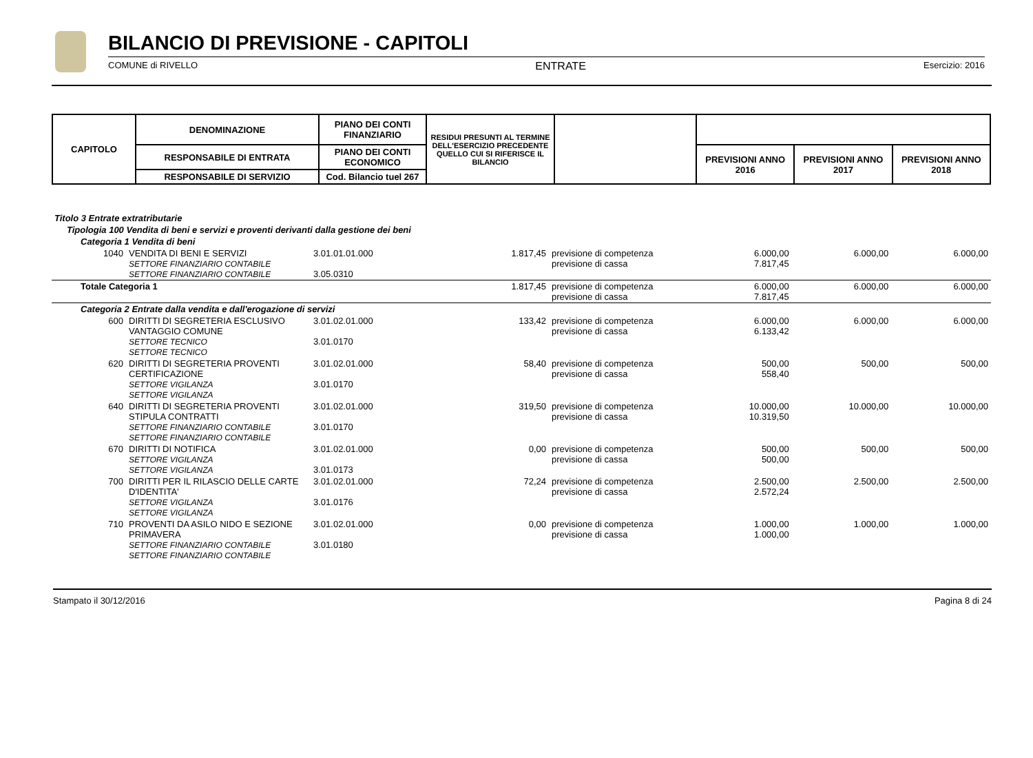BILANCIO DI PREVISIONE - CAPITOLI
COMUNE di RIVELLO ENTRATE Esercizio: 2016
| CAPITOLO | DENOMINAZIONE | PIANO DEI CONTI FINANZIARIO | RESIDUI PRESUNTI AL TERMINE DELL'ESERCIZIO PRECEDENTE QUELLO CUI SI RIFERISCE IL BILANCIO | | | | |
| --- | --- | --- | --- | --- | --- | --- | --- |
| | RESPONSABILE DI ENTRATA | PIANO DEI CONTI ECONOMICO | | | PREVISIONI ANNO 2016 | PREVISIONI ANNO 2017 | PREVISIONI ANNO 2018 |
| | RESPONSABILE DI SERVIZIO | Cod. Bilancio tuel 267 | | | | | |
| Titolo 3 Entrate extratributarie | | | | | | | |
| Tipologia 100 Vendita di beni e servizi e proventi derivanti dalla gestione dei beni | | | | | | | |
| Categoria 1 Vendita di beni | | | | | | | |
| 1040 | VENDITA DI BENI E SERVIZI SETTORE FINANZIARIO CONTABILE SETTORE FINANZIARIO CONTABILE | 3.01.01.01.000 3.05.0310 | 1.817,45 | previsione di competenza previsione di cassa | 6.000,00 7.817,45 | 6.000,00 | 6.000,00 |
| Totale Categoria 1 | | | 1.817,45 | previsione di competenza previsione di cassa | 6.000,00 7.817,45 | 6.000,00 | 6.000,00 |
| Categoria 2 Entrate dalla vendita e dall'erogazione di servizi | | | | | | | |
| 600 | DIRITTI DI SEGRETERIA ESCLUSIVO VANTAGGIO COMUNE SETTORE TECNICO SETTORE TECNICO | 3.01.02.01.000 3.01.0170 | 133,42 | previsione di competenza previsione di cassa | 6.000,00 6.133,42 | 6.000,00 | 6.000,00 |
| 620 | DIRITTI DI SEGRETERIA PROVENTI CERTIFICAZIONE SETTORE VIGILANZA SETTORE VIGILANZA | 3.01.02.01.000 3.01.0170 | 58,40 | previsione di competenza previsione di cassa | 500,00 558,40 | 500,00 | 500,00 |
| 640 | DIRITTI DI SEGRETERIA PROVENTI STIPULA CONTRATTI SETTORE FINANZIARIO CONTABILE SETTORE FINANZIARIO CONTABILE | 3.01.02.01.000 3.01.0170 | 319,50 | previsione di competenza previsione di cassa | 10.000,00 10.319,50 | 10.000,00 | 10.000,00 |
| 670 | DIRITTI DI NOTIFICA SETTORE VIGILANZA SETTORE VIGILANZA | 3.01.02.01.000 3.01.0173 | 0,00 | previsione di competenza previsione di cassa | 500,00 500,00 | 500,00 | 500,00 |
| 700 | DIRITTI PER IL RILASCIO DELLE CARTE D'IDENTITA' SETTORE VIGILANZA SETTORE VIGILANZA | 3.01.02.01.000 3.01.0176 | 72,24 | previsione di competenza previsione di cassa | 2.500,00 2.572,24 | 2.500,00 | 2.500,00 |
| 710 | PROVENTI DA ASILO NIDO E SEZIONE PRIMAVERA SETTORE FINANZIARIO CONTABILE SETTORE FINANZIARIO CONTABILE | 3.01.02.01.000 3.01.0180 | 0,00 | previsione di competenza previsione di cassa | 1.000,00 1.000,00 | 1.000,00 | 1.000,00 |
Stampato il 30/12/2016 Pagina 8 di 24